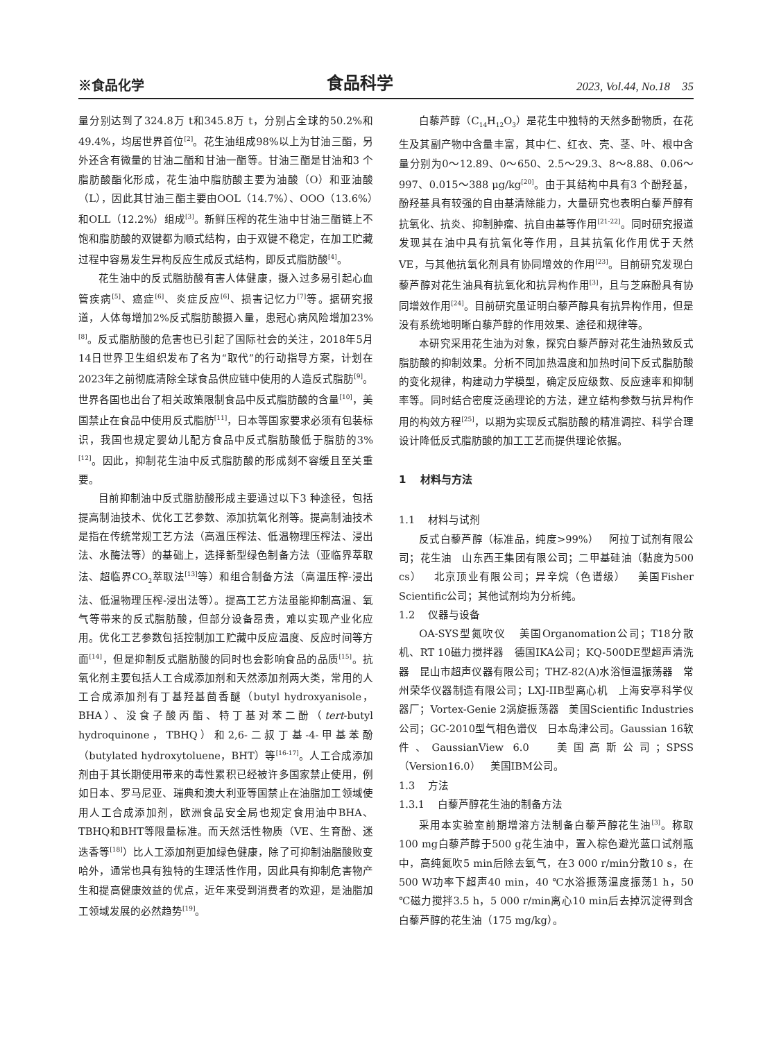※食品化学 食品科学 2023, Vol.44, No.18 35
量分别达到了324.8万 t和345.8万 t，分别占全球的50.2%和49.4%，均居世界首位<sup>[2]</sup>。花生油组成98%以上为甘油三酯，另外还含有微量的甘油二酯和甘油一酯等。甘油三酯是甘油和3 个脂肪酸酯化形成，花生油中脂肪酸主要为油酸（O）和亚油酸（L），因此其甘油三酯主要由OOL（14.7%）、OOO（13.6%）和OLL（12.2%）组成<sup>[3]</sup>。新鲜压榨的花生油中甘油三酯链上不饱和脂肪酸的双键都为顺式结构，由于双键不稳定，在加工贮藏过程中容易发生异构反应生成反式结构，即反式脂肪酸<sup>[4]</sup>。
花生油中的反式脂肪酸有害人体健康，摄入过多易引起心血管疾病<sup>[5]</sup>、癌症<sup>[6]</sup>、炎症反应<sup>[6]</sup>、损害记忆力<sup>[7]</sup>等。据研究报道，人体每增加2%反式脂肪酸摄入量，患冠心病风险增加23%<sup>[8]</sup>。反式脂肪酸的危害也已引起了国际社会的关注，2018年5月14日世界卫生组织发布了名为“取代”的行动指导方案，计划在2023年之前彻底清除全球食品供应链中使用的人造反式脂肪<sup>[9]</sup>。世界各国也出台了相关政策限制食品中反式脂肪酸的含量<sup>[10]</sup>，美国禁止在食品中使用反式脂肪<sup>[11]</sup>，日本等国家要求必须有包装标识，我国也规定婴幼儿配方食品中反式脂肪酸低于脂肪的3%<sup>[12]</sup>。因此，抑制花生油中反式脂肪酸的形成刻不容缓且至关重要。
目前抑制油中反式脂肪酸形成主要通过以下3 种途径，包括提高制油技术、优化工艺参数、添加抗氧化剂等。提高制油技术是指在传统常规工艺方法（高温压榨法、低温物理压榨法、浸出法、水酶法等）的基础上，选择新型绿色制备方法（亚临界萃取法、超临界CO<sub>2</sub>萃取法<sup>[13]</sup>等）和组合制备方法（高温压榨-浸出法、低温物理压榨-浸出法等）。提高工艺方法虽能抑制高温、氧气等带来的反式脂肪酸，但部分设备昂贵，难以实现产业化应用。优化工艺参数包括控制加工贮藏中反应温度、反应时间等方面<sup>[14]</sup>，但是抑制反式脂肪酸的同时也会影响食品的品质<sup>[15]</sup>。抗氧化剂主要包括人工合成添加剂和天然添加剂两大类，常用的人工合成添加剂有丁基羟基茴香醚（butyl hydroxyanisole，BHA）、没食子酸丙酯、特丁基对苯二酚（tert-butyl hydroquinone，TBHQ）和2,6-二叔丁基-4-甲基苯酚（butylated hydroxytoluene，BHT）等<sup>[16-17]</sup>。人工合成添加剂由于其长期使用带来的毒性累积已经被许多国家禁止使用，例如日本、罗马尼亚、瑞典和澳大利亚等国禁止在油脂加工领域使用人工合成添加剂，欧洲食品安全局也规定食用油中BHA、TBHQ和BHT等限量标准。而天然活性物质（VE、生育酚、迷迭香等<sup>[18]</sup>）比人工添加剂更加绿色健康，除了可抑制油脂酸败变哈外，通常也具有独特的生理活性作用，因此具有抑制危害物产生和提高健康效益的优点，近年来受到消费者的欢迎，是油脂加工领域发展的必然趋势<sup>[19]</sup>。
白藜芦醇（C<sub>14</sub>H<sub>12</sub>O<sub>3</sub>）是花生中独特的天然多酚物质，在花生及其副产物中含量丰富，其中仁、红衣、壳、茎、叶、根中含量分别为0～12.89、0～650、2.5～29.3、8～8.88、0.06～997、0.015～388 μg/kg<sup>[20]</sup>。由于其结构中具有3 个酚羟基，酚羟基具有较强的自由基清除能力，大量研究也表明白藜芦醇有抗氧化、抗炎、抑制肿瘤、抗自由基等作用<sup>[21-22]</sup>。同时研究报道发现其在油中具有抗氧化等作用，且其抗氧化作用优于天然VE，与其他抗氧化剂具有协同增效的作用<sup>[23]</sup>。目前研究发现白藜芦醇对花生油具有抗氧化和抗异构作用<sup>[3]</sup>，且与芝麻酚具有协同增效作用<sup>[24]</sup>。目前研究虽证明白藜芦醇具有抗异构作用，但是没有系统地明晰白藜芦醇的作用效果、途径和规律等。
本研究采用花生油为对象，探究白藜芦醇对花生油热致反式脂肪酸的抑制效果。分析不同加热温度和加热时间下反式脂肪酸的变化规律，构建动力学模型，确定反应级数、反应速率和抑制率等。同时结合密度泛函理论的方法，建立结构参数与抗异构作用的构效方程<sup>[25]</sup>，以期为实现反式脂肪酸的精准调控、科学合理设计降低反式脂肪酸的加工工艺而提供理论依据。
1 材料与方法
1.1 材料与试剂
反式白藜芦醇（标准品，纯度>99%） 阿拉丁试剂有限公司；花生油 山东西王集团有限公司；二甲基硅油（黏度为500 cs） 北京顶业有限公司；异辛烷（色谱级） 美国Fisher Scientific公司；其他试剂均为分析纯。
1.2 仪器与设备
OA-SYS型氮吹仪 美国Organomation公司；T18分散机、RT 10磁力搅拌器 德国IKA公司；KQ-500DE型超声清洗器 昆山市超声仪器有限公司；THZ-82(A)水浴恒温振荡器 常州荣华仪器制造有限公司；LXJ-IIB型离心机 上海安亭科学仪器厂；Vortex-Genie 2涡旋振荡器 美国Scientific Industries公司；GC-2010型气相色谱仪 日本岛津公司。Gaussian 16软件、GaussianView 6.0 美国高斯公司；SPSS（Version16.0） 美国IBM公司。
1.3 方法
1.3.1 白藜芦醇花生油的制备方法
采用本实验室前期增溶方法制备白藜芦醇花生油<sup>[3]</sup>。称取100 mg白藜芦醇于500 g花生油中，置入棕色避光蓝口试剂瓶中，高纯氮吹5 min后除去氧气，在3 000 r/min分散10 s，在500 W功率下超声40 min，40 ℃水浴振荡温度振荡1 h，50 ℃磁力搅拌3.5 h，5 000 r/min离心10 min后去掉沉淀得到含白藜芦醇的花生油（175 mg/kg）。